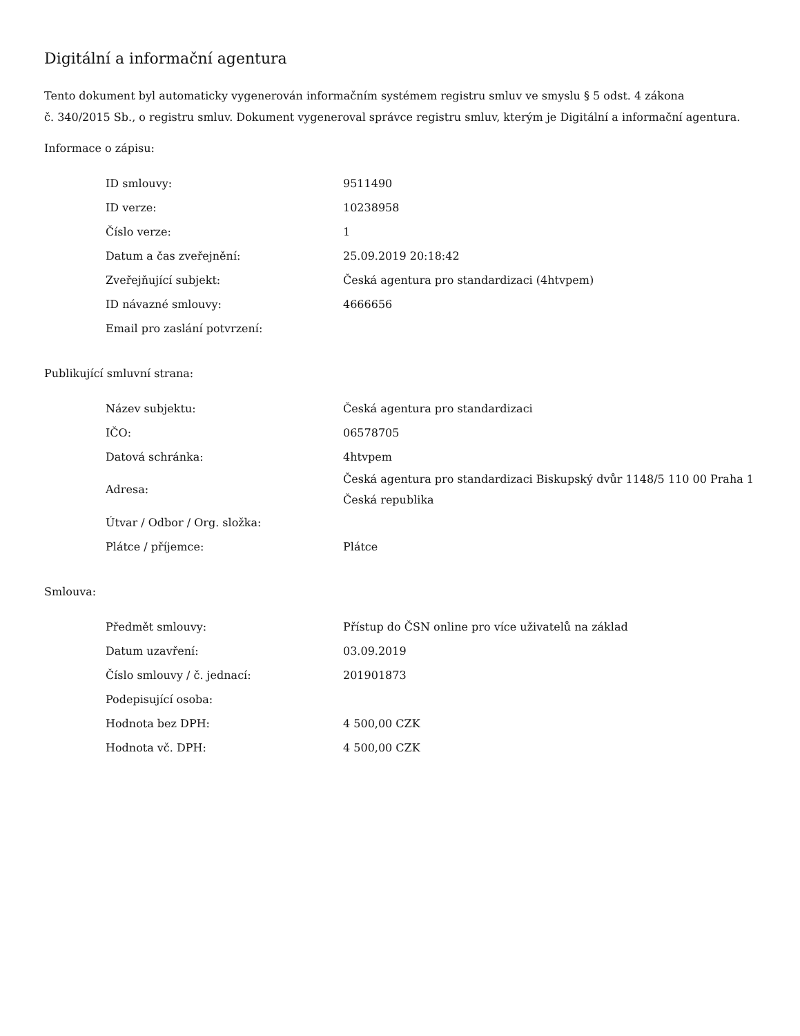Digitální a informační agentura
Tento dokument byl automaticky vygenerován informačním systémem registru smluv ve smyslu § 5 odst. 4 zákona
č. 340/2015 Sb., o registru smluv. Dokument vygeneroval správce registru smluv, kterým je Digitální a informační agentura.
Informace o zápisu:
| ID smlouvy: | 9511490 |
| ID verze: | 10238958 |
| Číslo verze: | 1 |
| Datum a čas zveřejnění: | 25.09.2019 20:18:42 |
| Zveřejňující subjekt: | Česká agentura pro standardizaci (4htvpem) |
| ID návazné smlouvy: | 4666656 |
| Email pro zaslání potvrzení: | |
Publikující smluvní strana:
| Název subjektu: | Česká agentura pro standardizaci |
| IČO: | 06578705 |
| Datová schránka: | 4htvpem |
| Adresa: | Česká agentura pro standardizaci Biskupský dvůr 1148/5 110 00 Praha 1 Česká republika |
| Útvar / Odbor / Org. složka: | |
| Plátce / příjemce: | Plátce |
Smlouva:
| Předmět smlouvy: | Přístup do ČSN online pro více uživatelů na základ |
| Datum uzavření: | 03.09.2019 |
| Číslo smlouvy / č. jednací: | 201901873 |
| Podepisující osoba: | |
| Hodnota bez DPH: | 4 500,00 CZK |
| Hodnota vč. DPH: | 4 500,00 CZK |